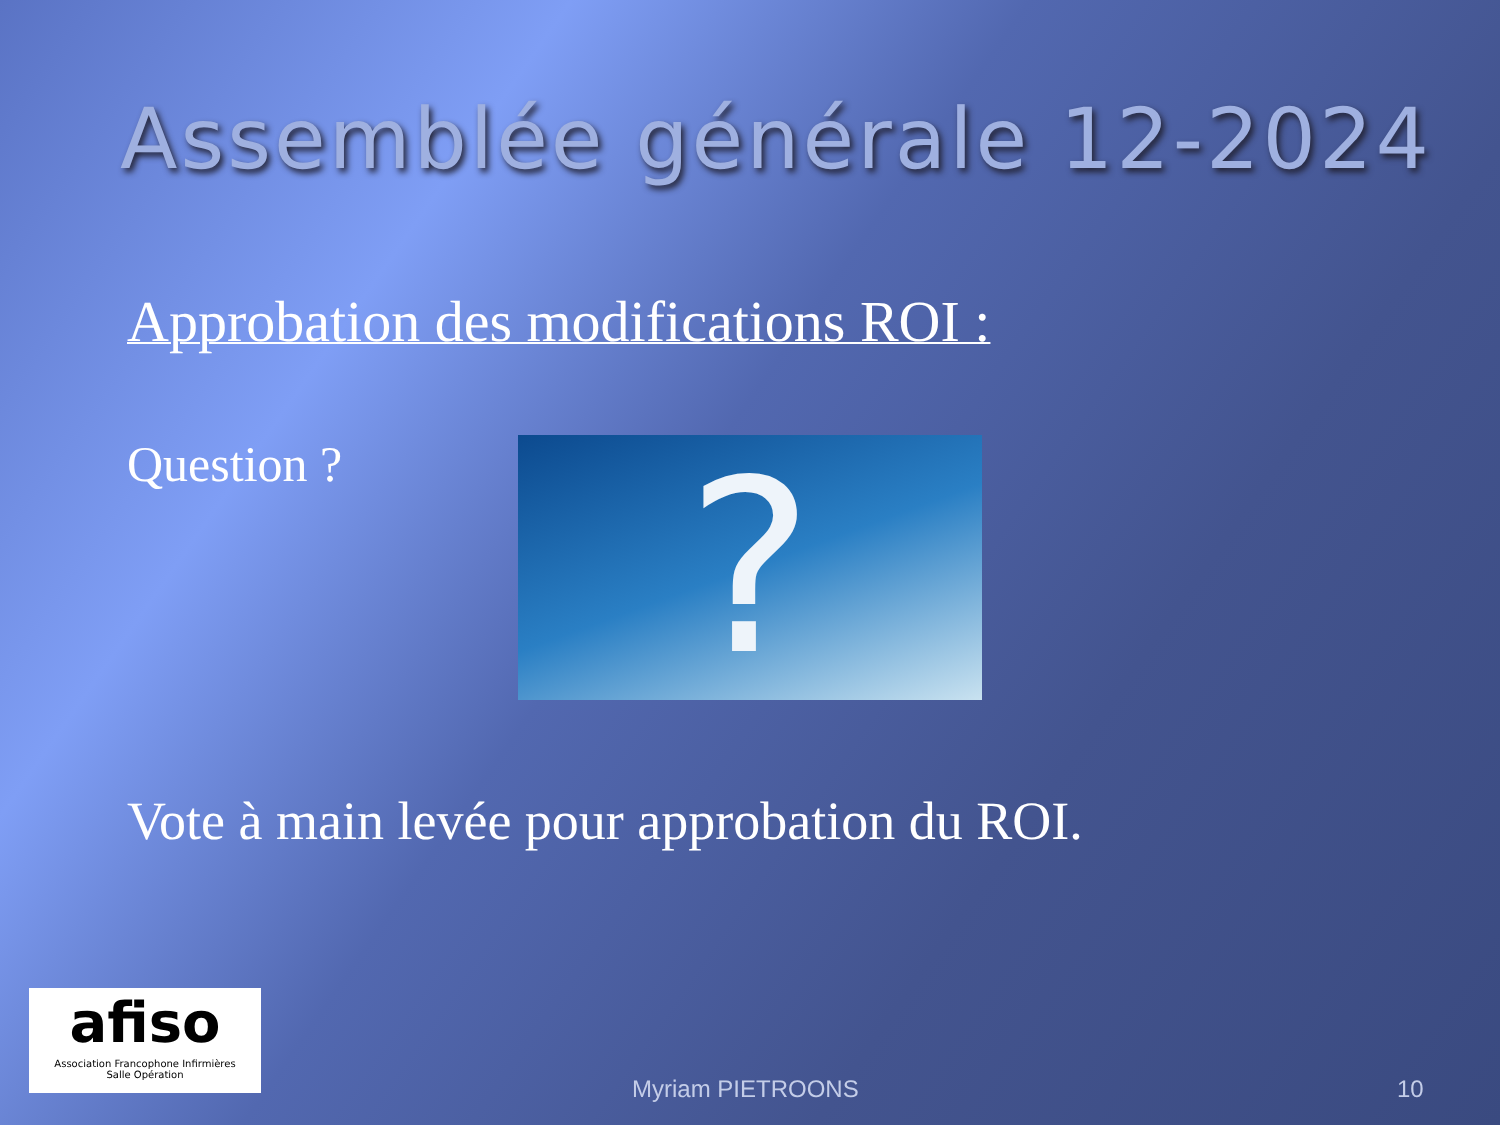Assemblée générale 12-2024
Approbation des modifications ROI :
Question ?
?
Vote à main levée pour approbation du ROI.
afiso
Association Francophone Infirmières
Salle Opération
Myriam PIETROONS 10